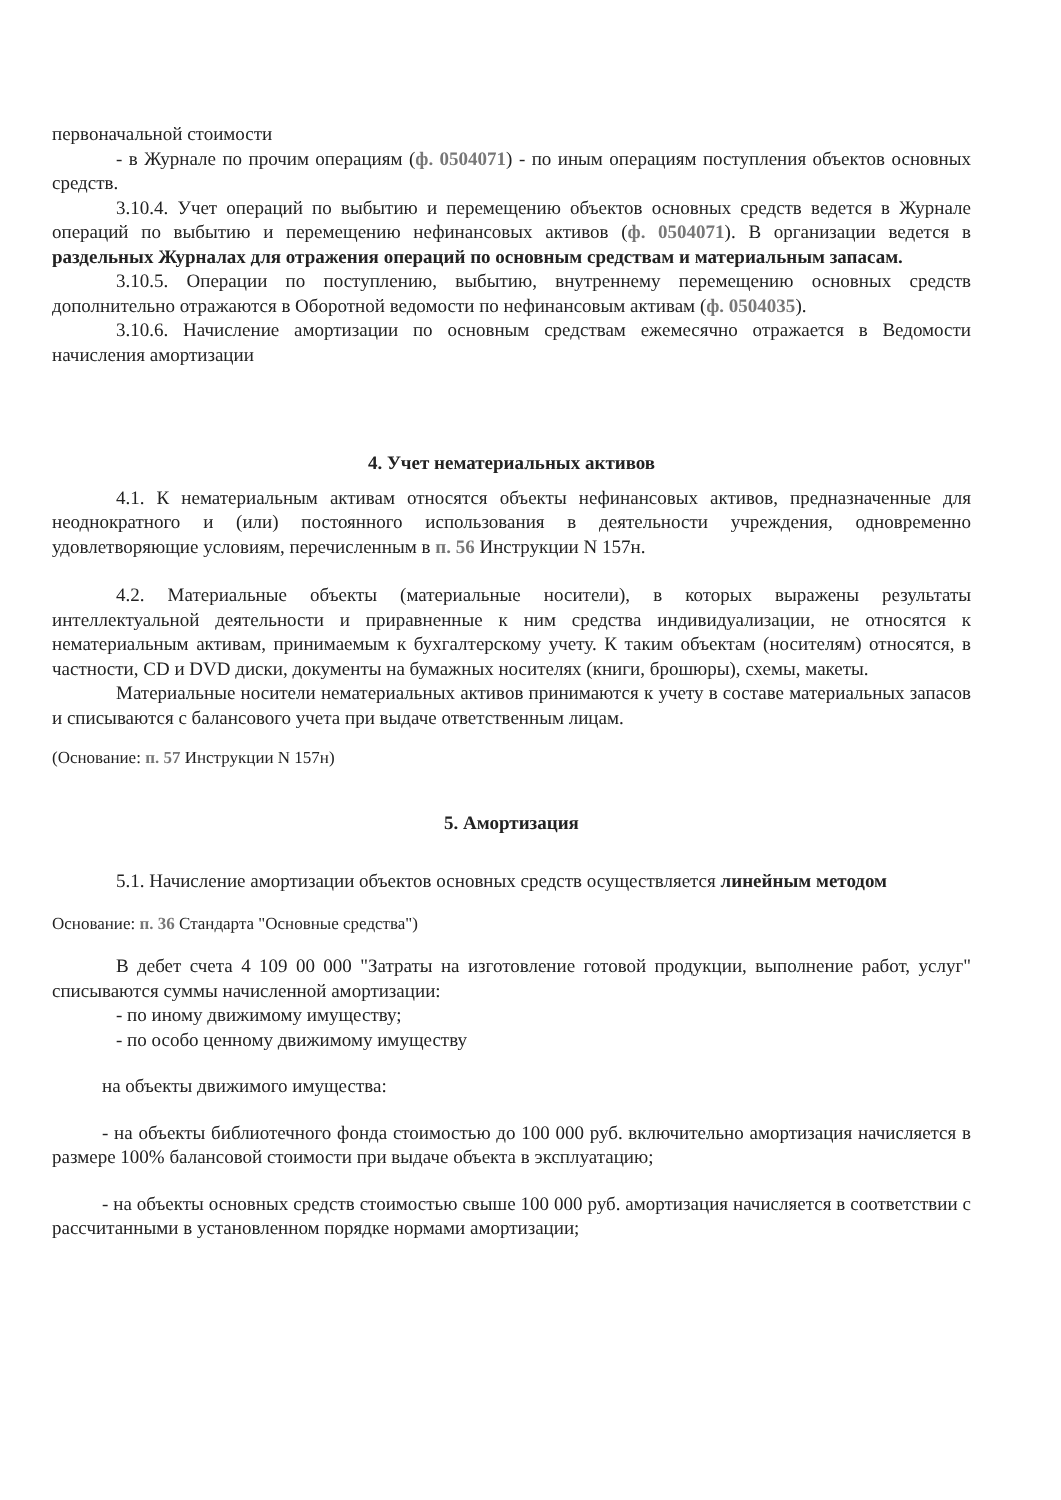первоначальной стоимости
- в Журнале по прочим операциям (ф. 0504071) - по иным операциям поступления объектов основных средств.
3.10.4. Учет операций по выбытию и перемещению объектов основных средств ведется в Журнале операций по выбытию и перемещению нефинансовых активов (ф. 0504071). В организации ведется в раздельных Журналах для отражения операций по основным средствам и материальным запасам.
3.10.5. Операции по поступлению, выбытию, внутреннему перемещению основных средств дополнительно отражаются в Оборотной ведомости по нефинансовым активам (ф. 0504035).
3.10.6. Начисление амортизации по основным средствам ежемесячно отражается в Ведомости начисления амортизации
4. Учет нематериальных активов
4.1. К нематериальным активам относятся объекты нефинансовых активов, предназначенные для неоднократного и (или) постоянного использования в деятельности учреждения, одновременно удовлетворяющие условиям, перечисленным в п. 56 Инструкции N 157н.
4.2. Материальные объекты (материальные носители), в которых выражены результаты интеллектуальной деятельности и приравненные к ним средства индивидуализации, не относятся к нематериальным активам, принимаемым к бухгалтерскому учету. К таким объектам (носителям) относятся, в частности, CD и DVD диски, документы на бумажных носителях (книги, брошюры), схемы, макеты.
Материальные носители нематериальных активов принимаются к учету в составе материальных запасов и списываются с балансового учета при выдаче ответственным лицам.
(Основание: п. 57 Инструкции N 157н)
5. Амортизация
5.1. Начисление амортизации объектов основных средств осуществляется линейным методом
Основание: п. 36 Стандарта "Основные средства")
В дебет счета 4 109 00 000 "Затраты на изготовление готовой продукции, выполнение работ, услуг" списываются суммы начисленной амортизации:
- по иному движимому имуществу;
- по особо ценному движимому имуществу
на объекты движимого имущества:
- на объекты библиотечного фонда стоимостью до 100 000 руб. включительно амортизация начисляется в размере 100% балансовой стоимости при выдаче объекта в эксплуатацию;
- на объекты основных средств стоимостью свыше 100 000 руб. амортизация начисляется в соответствии с рассчитанными в установленном порядке нормами амортизации;